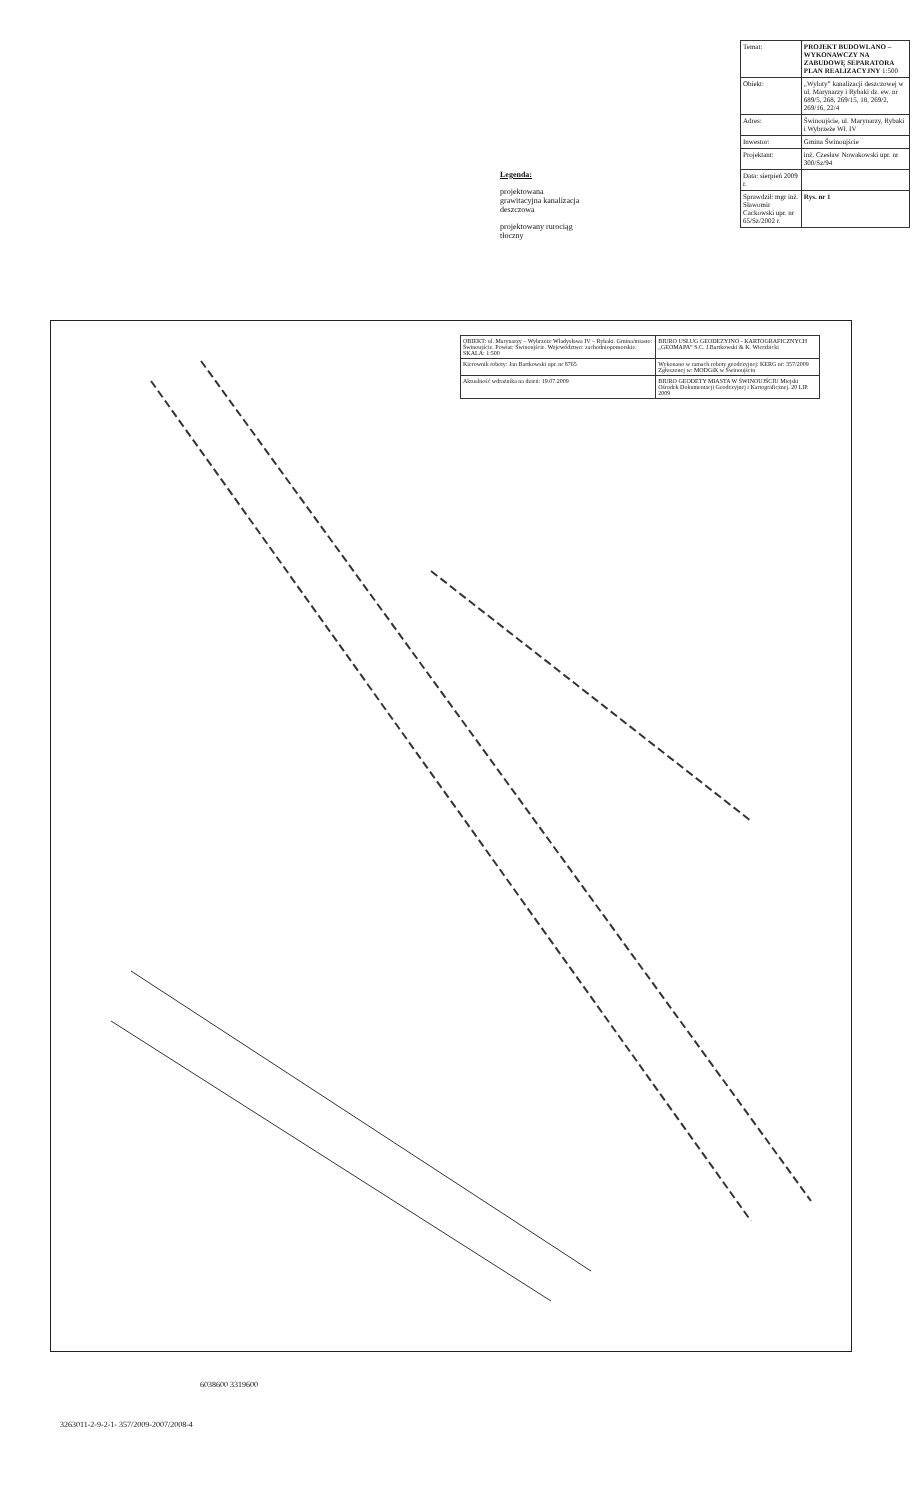| Temat: | PROJEKT BUDOWLANO – WYKONAWCZY NA ZABUDOWĘ SEPARATORA PLAN REALIZACYJNY 1:500 |
| Obiekt: | „Wyloty” kanalizacji deszczowej w ul. Marynarzy i Rybaki dz. ew. nr 689/5, 268, 269/15, 18, 269/2, 269/16, 22/4 |
| Adres: | Świnoujście, ul. Marynarzy, Rybaki i Wybrzeże Wł. IV |
| Inwestor: | Gmina Świnoujście |
| Projektant: | inż. Czesław Nowakowski upr. nr 300/Sz/94 |
| Data: sierpień 2009 r. | |
| Sprawdził: mgr inż. Sławomir Cackowski upr. nr 65/Sz/2002 r. | Rys. nr 1 |
Legenda:
projektowana grawitacyjna kanalizacja deszczowa
projektowany rurociąg tłoczny
| OBIEKT: ul. Marynarzy – Wybrzeże Władysława IV – Rybaki. Gmina/miasto: Świnoujście. Powiat: Świnoujście. Województwo: zachodniopomorskie. SKALA: 1:500 | BIURO USŁUG GEODEZYJNO - KARTOGRAFICZNYCH „GEOMAPA” S.C. J.Bartkowski & K. Wierzbicki |
| Kierownik roboty: Jan Bartkowski upr. nr 8765 | Wykonano w ramach roboty geodezyjnej: KERG nr: 357/2009 Zgłoszonej w: MODGiK w Świnoujściu |
| Aktualność wdrażnika na dzień: 19.07.2009 | BIURO GEODETY MIASTA W ŚWINOUJŚCIU Miejski Ośrodek Dokumentacji Geodezyjnej i Kartograficznej. 20 LIP. 2009 |
6038600 3319600
3263011-2-9-2-1- 357/2009-2007/2008-4